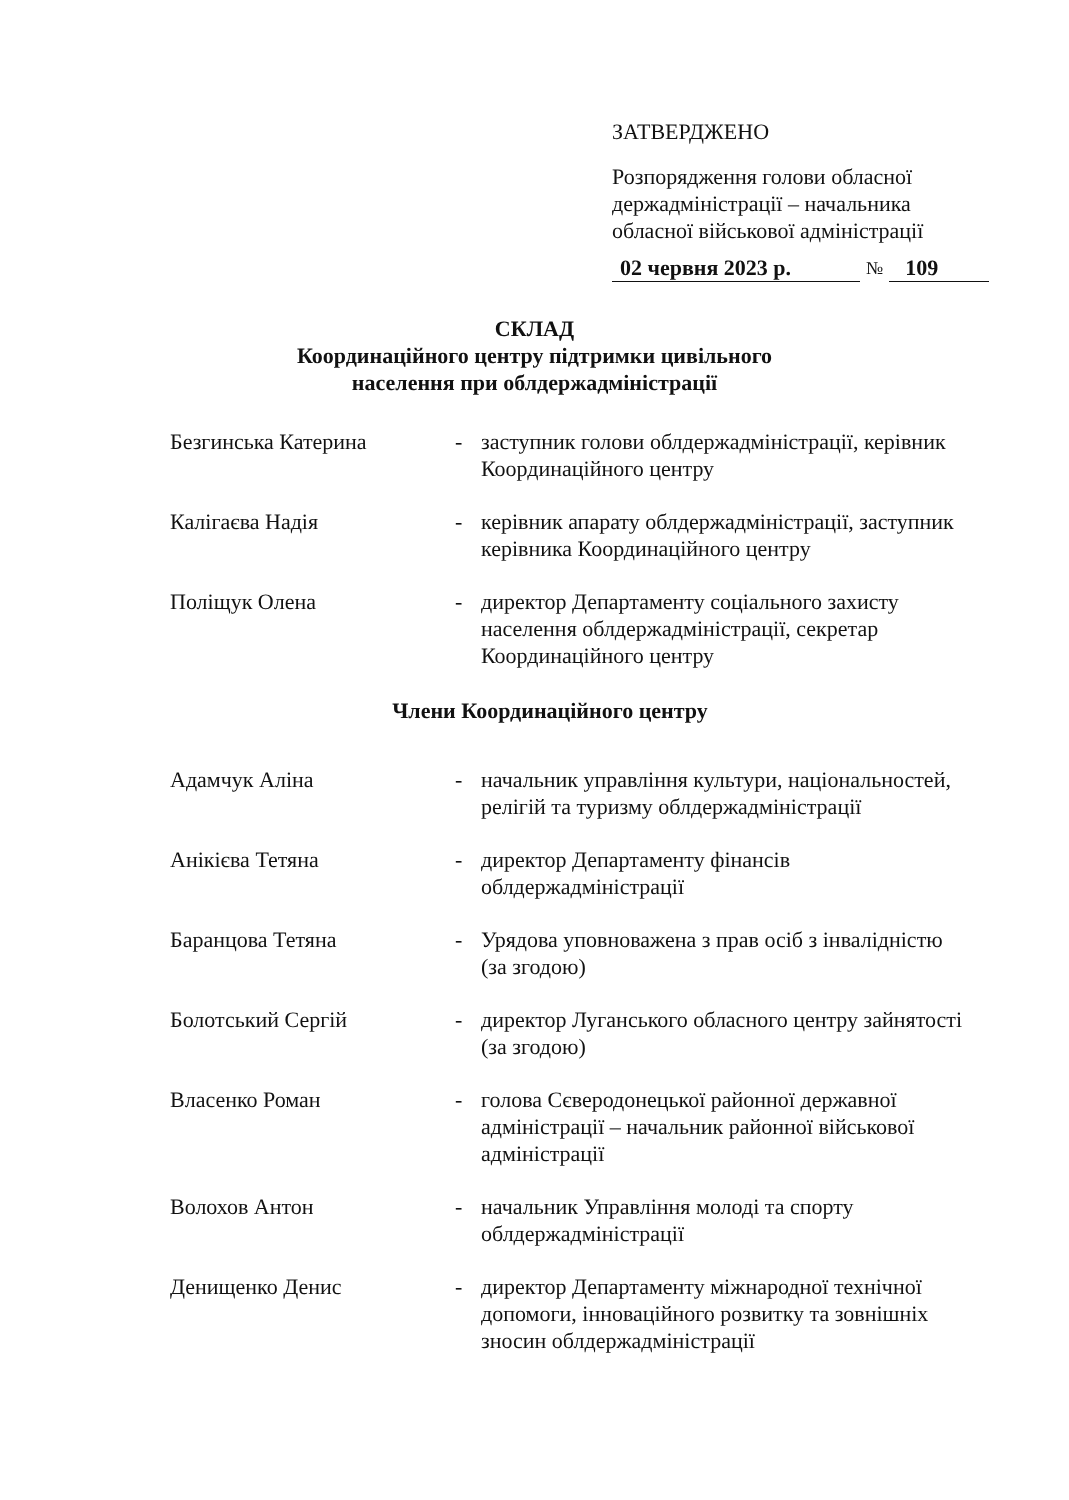ЗАТВЕРДЖЕНО
Розпорядження голови обласної держадміністрації – начальника обласної військової адміністрації
02 червня 2023 р. № 109
СКЛАД
Координаційного центру підтримки цивільного
населення при облдержадміністрації
Безгинська Катерина - заступник голови облдержадміністрації, керівник Координаційного центру
Калігаєва Надія - керівник апарату облдержадміністрації, заступник керівника Координаційного центру
Поліщук Олена - директор Департаменту соціального захисту населення облдержадміністрації, секретар Координаційного центру
Члени Координаційного центру
Адамчук Аліна - начальник управління культури, національностей, релігій та туризму облдержадміністрації
Анікієва Тетяна - директор Департаменту фінансів облдержадміністрації
Баранцова Тетяна - Урядова уповноважена з прав осіб з інвалідністю (за згодою)
Болотський Сергій - директор Луганського обласного центру зайнятості (за згодою)
Власенко Роман - голова Сєверодонецької районної державної адміністрації – начальник районної військової адміністрації
Волохов Антон - начальник Управління молоді та спорту облдержадміністрації
Денищенко Денис - директор Департаменту міжнародної технічної допомоги, інноваційного розвитку та зовнішніх зносин облдержадміністрації